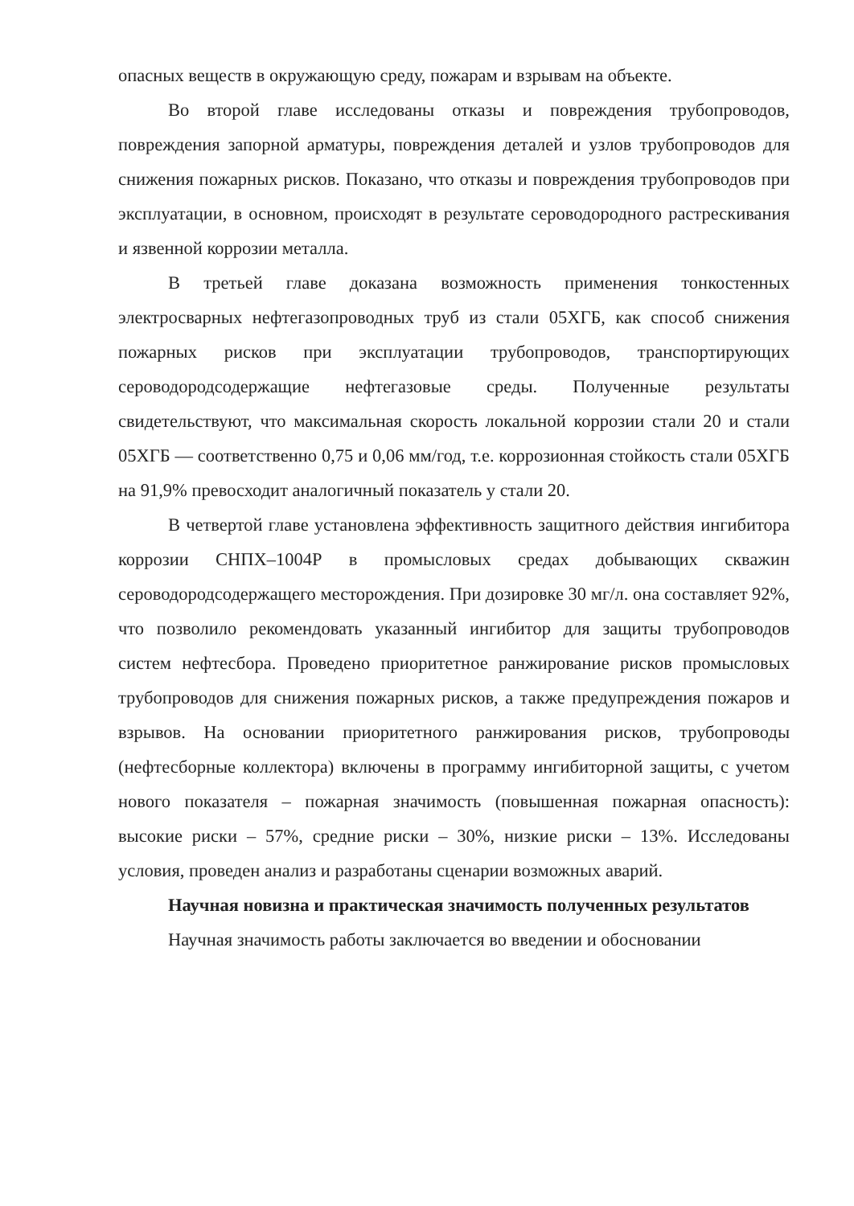опасных веществ в окружающую среду, пожарам и взрывам на объекте.
Во второй главе исследованы отказы и повреждения трубопроводов, повреждения запорной арматуры, повреждения деталей и узлов трубопроводов для снижения пожарных рисков. Показано, что отказы и повреждения трубопроводов при эксплуатации, в основном, происходят в результате сероводородного растрескивания и язвенной коррозии металла.
В третьей главе доказана возможность применения тонкостенных электросварных нефтегазопроводных труб из стали 05ХГБ, как способ снижения пожарных рисков при эксплуатации трубопроводов, транспортирующих сероводородсодержащие нефтегазовые среды. Полученные результаты свидетельствуют, что максимальная скорость локальной коррозии стали 20 и стали 05ХГБ — соответственно 0,75 и 0,06 мм/год, т.е. коррозионная стойкость стали 05ХГБ на 91,9% превосходит аналогичный показатель у стали 20.
В четвертой главе установлена эффективность защитного действия ингибитора коррозии СНПХ–1004Р в промысловых средах добывающих скважин сероводородсодержащего месторождения. При дозировке 30 мг/л. она составляет 92%, что позволило рекомендовать указанный ингибитор для защиты трубопроводов систем нефтесбора. Проведено приоритетное ранжирование рисков промысловых трубопроводов для снижения пожарных рисков, а также предупреждения пожаров и взрывов. На основании приоритетного ранжирования рисков, трубопроводы (нефтесборные коллектора) включены в программу ингибиторной защиты, с учетом нового показателя – пожарная значимость (повышенная пожарная опасность): высокие риски – 57%, средние риски – 30%, низкие риски – 13%. Исследованы условия, проведен анализ и разработаны сценарии возможных аварий.
Научная новизна и практическая значимость полученных результатов
Научная значимость работы заключается во введении и обосновании